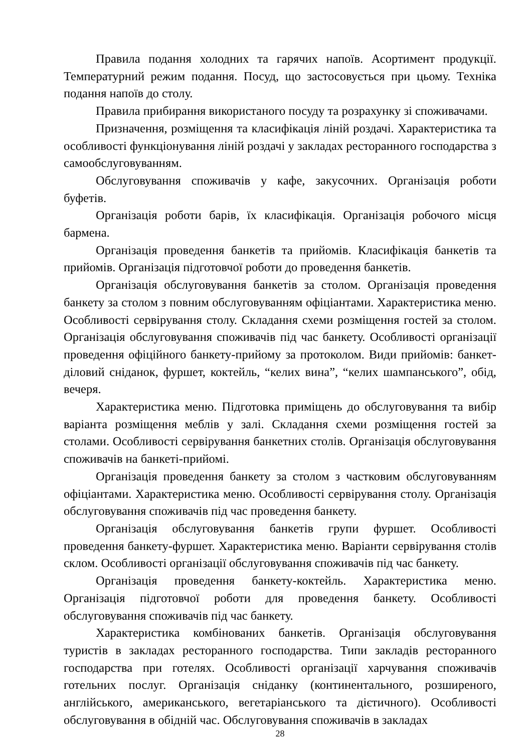Правила подання холодних та гарячих напоїв. Асортимент продукції. Температурний режим подання. Посуд, що застосовується при цьому. Техніка подання напоїв до столу.
Правила прибирання використаного посуду та розрахунку зі споживачами.
Призначення, розміщення та класифікація ліній роздачі. Характеристика та особливості функціонування ліній роздачі у закладах ресторанного господарства з самообслуговуванням.
Обслуговування споживачів у кафе, закусочних. Організація роботи буфетів.
Організація роботи барів, їх класифікація. Організація робочого місця бармена.
Організація проведення банкетів та прийомів. Класифікація банкетів та прийомів. Організація підготовчої роботи до проведення банкетів.
Організація обслуговування банкетів за столом. Організація проведення банкету за столом з повним обслуговуванням офіціантами. Характеристика меню. Особливості сервірування столу. Складання схеми розміщення гостей за столом. Організація обслуговування споживачів під час банкету. Особливості організації проведення офіційного банкету-прийому за протоколом. Види прийомів: банкет-діловий сніданок, фуршет, коктейль, “келих вина”, “келих шампанського”, обід, вечеря.
Характеристика меню. Підготовка приміщень до обслуговування та вибір варіанта розміщення меблів у залі. Складання схеми розміщення гостей за столами. Особливості сервірування банкетних столів. Організація обслуговування споживачів на банкеті-прийомі.
Організація проведення банкету за столом з частковим обслуговуванням офіціантами. Характеристика меню. Особливості сервірування столу. Організація обслуговування споживачів під час проведення банкету.
Організація обслуговування банкетів групи фуршет. Особливості проведення банкету-фуршет. Характеристика меню. Варіанти сервірування столів склом. Особливості організації обслуговування споживачів під час банкету.
Організація проведення банкету-коктейль. Характеристика меню. Організація підготовчої роботи для проведення банкету. Особливості обслуговування споживачів під час банкету.
Характеристика комбінованих банкетів. Організація обслуговування туристів в закладах ресторанного господарства. Типи закладів ресторанного господарства при готелях. Особливості організації харчування споживачів готельних послуг. Організація сніданку (континентального, розширеного, англійського, американського, вегетаріанського та дієтичного). Особливості обслуговування в обідній час. Обслуговування споживачів в закладах
28